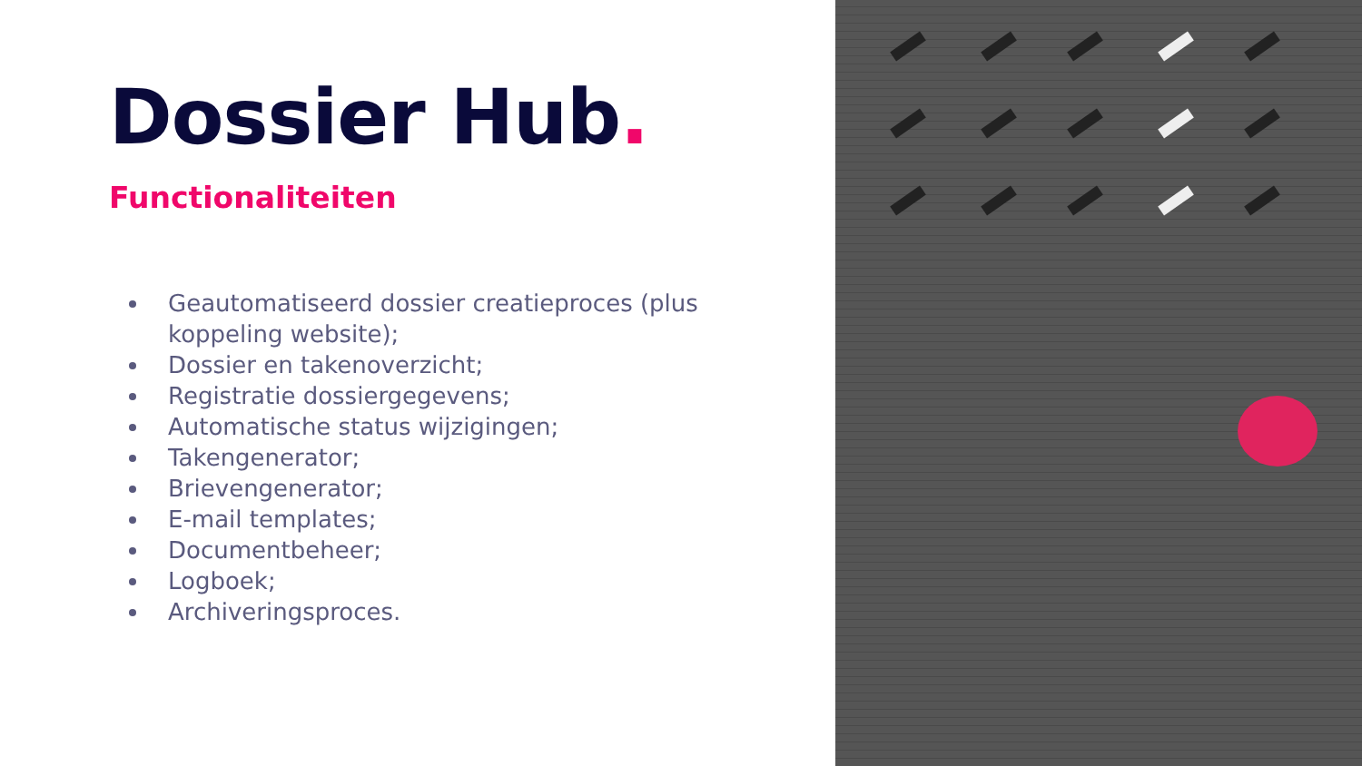Dossier Hub.
Functionaliteiten
Geautomatiseerd dossier creatieproces (plus koppeling website);
Dossier en takenoverzicht;
Registratie dossiergegevens;
Automatische status wijzigingen;
Takengenerator;
Brievengenerator;
E-mail templates;
Documentbeheer;
Logboek;
Archiveringsproces.